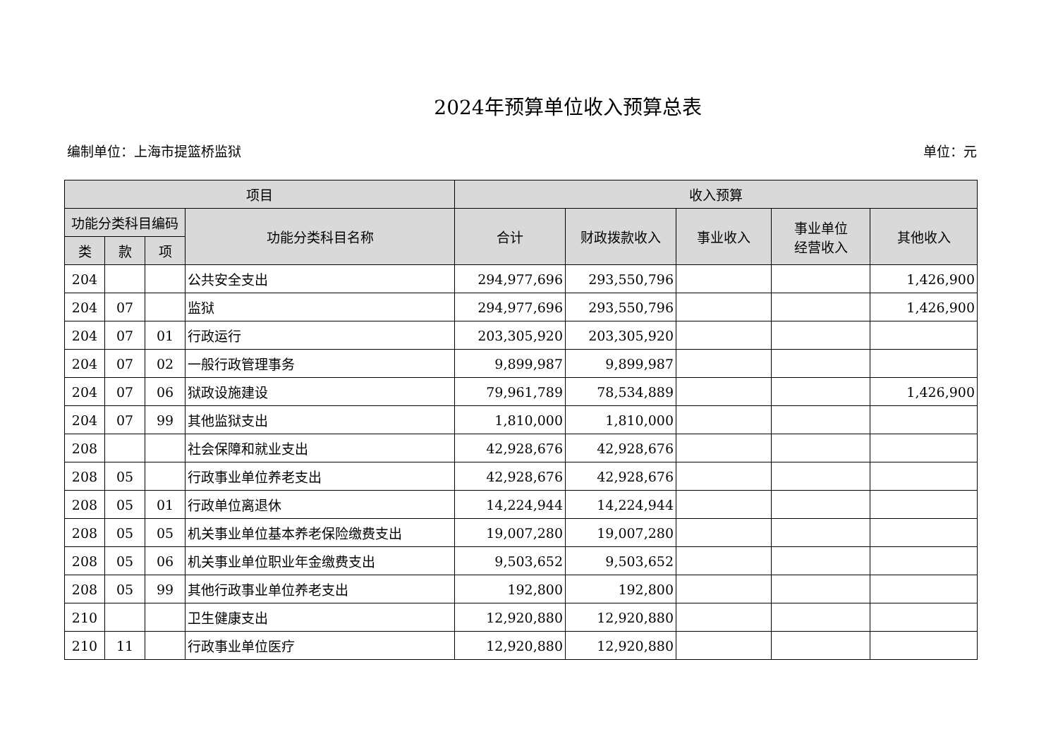2024年预算单位收入预算总表
编制单位：上海市提篮桥监狱 单位：元
| 项目 | | | | 收入预算 | | | | |
| --- | --- | --- | --- | --- | --- | --- | --- | --- |
| 功能分类科目编码 | | | 功能分类科目名称 | 合计 | 财政拨款收入 | 事业收入 | 事业单位 经营收入 | 其他收入 |
| 类 | 款 | 项 | | | | | | |
| 204 | | | 公共安全支出 | 294,977,696 | 293,550,796 | | | 1,426,900 |
| 204 | 07 | | 监狱 | 294,977,696 | 293,550,796 | | | 1,426,900 |
| 204 | 07 | 01 | 行政运行 | 203,305,920 | 203,305,920 | | | |
| 204 | 07 | 02 | 一般行政管理事务 | 9,899,987 | 9,899,987 | | | |
| 204 | 07 | 06 | 狱政设施建设 | 79,961,789 | 78,534,889 | | | 1,426,900 |
| 204 | 07 | 99 | 其他监狱支出 | 1,810,000 | 1,810,000 | | | |
| 208 | | | 社会保障和就业支出 | 42,928,676 | 42,928,676 | | | |
| 208 | 05 | | 行政事业单位养老支出 | 42,928,676 | 42,928,676 | | | |
| 208 | 05 | 01 | 行政单位离退休 | 14,224,944 | 14,224,944 | | | |
| 208 | 05 | 05 | 机关事业单位基本养老保险缴费支出 | 19,007,280 | 19,007,280 | | | |
| 208 | 05 | 06 | 机关事业单位职业年金缴费支出 | 9,503,652 | 9,503,652 | | | |
| 208 | 05 | 99 | 其他行政事业单位养老支出 | 192,800 | 192,800 | | | |
| 210 | | | 卫生健康支出 | 12,920,880 | 12,920,880 | | | |
| 210 | 11 | | 行政事业单位医疗 | 12,920,880 | 12,920,880 | | | |